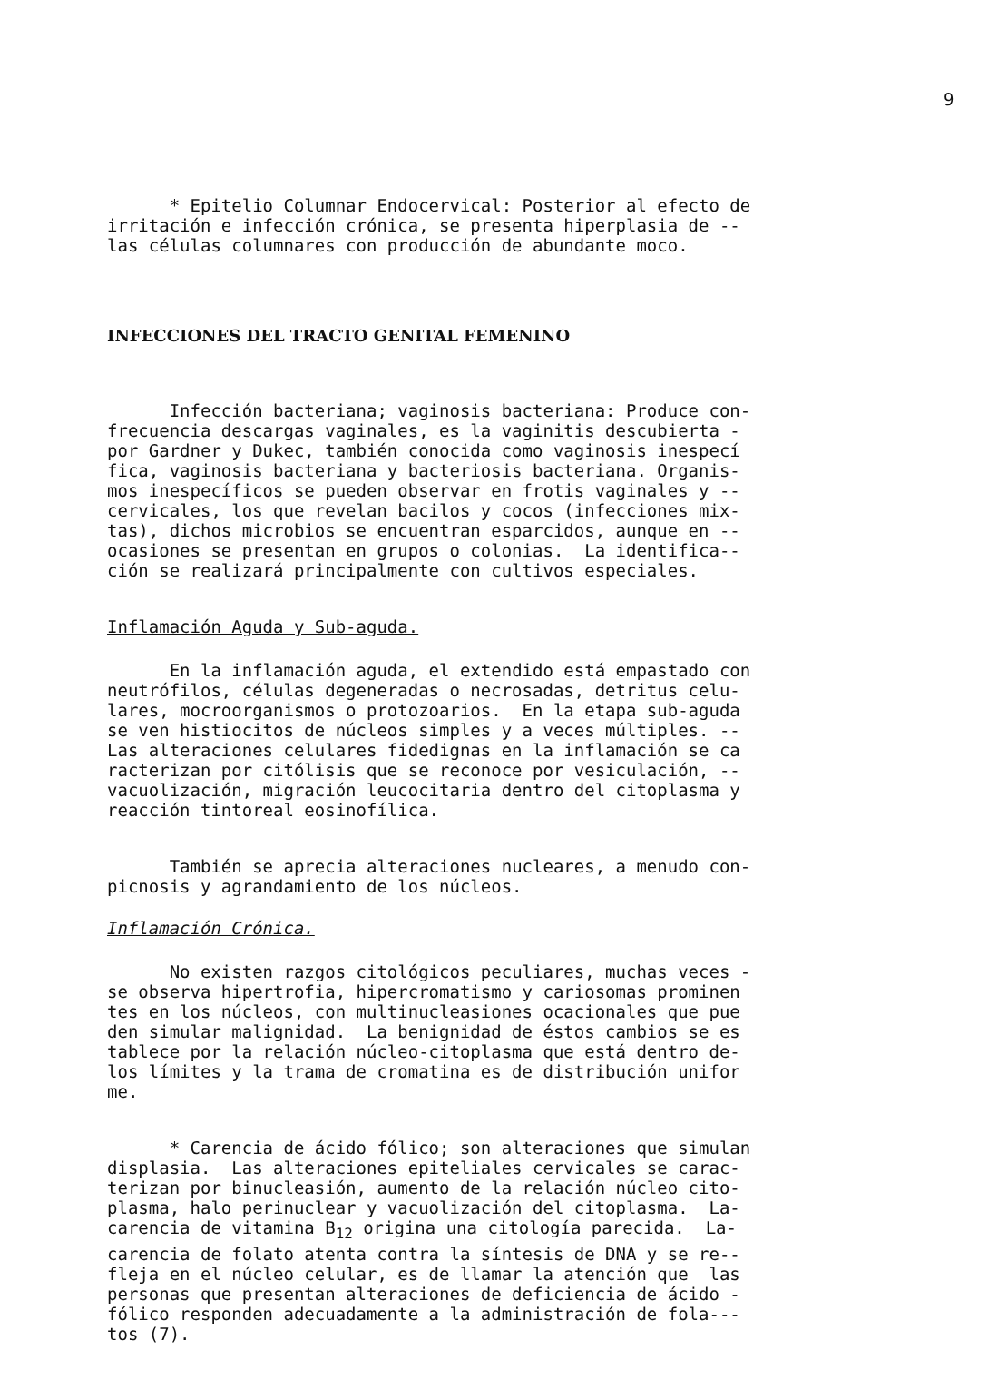9
* Epitelio Columnar Endocervical: Posterior al efecto de irritación e infección crónica, se presenta hiperplasia de -- las células columnares con producción de abundante moco.
INFECCIONES DEL TRACTO GENITAL FEMENINO
Infección bacteriana; vaginosis bacteriana: Produce con- frecuencia descargas vaginales, es la vaginitis descubierta - por Gardner y Dukec, también conocida como vaginosis inespecí fica, vaginosis bacteriana y bacteriosis bacteriana. Organis- mos inespecíficos se pueden observar en frotis vaginales y -- cervicales, los que revelan bacilos y cocos (infecciones mix- tas), dichos microbios se encuentran esparcidos, aunque en -- ocasiones se presentan en grupos o colonias. La identifica-- ción se realizará principalmente con cultivos especiales.
Inflamación Aguda y Sub-aguda.
En la inflamación aguda, el extendido está empastado con neutrófilos, células degeneradas o necrosadas, detritus celu- lares, mocroorganismos o protozoarios. En la etapa sub-aguda se ven histiocitos de núcleos simples y a veces múltiples. -- Las alteraciones celulares fidedignas en la inflamación se ca racterizan por citólisis que se reconoce por vesiculación, -- vacuolización, migración leucocitaria dentro del citoplasma y reacción tintoreal eosinofílica.
También se aprecia alteraciones nucleares, a menudo con- picnosis y agrandamiento de los núcleos.
Inflamación Crónica.
No existen razgos citológicos peculiares, muchas veces - se observa hipertrofia, hipercromatismo y cariosomas prominen tes en los núcleos, con multinucleasiones ocacionales que pue den simular malignidad. La benignidad de éstos cambios se es tablece por la relación núcleo-citoplasma que está dentro de- los límites y la trama de cromatina es de distribución unifor me.
* Carencia de ácido fólico; son alteraciones que simulan displasia. Las alteraciones epiteliales cervicales se carac- terizan por binucleasión, aumento de la relación núcleo cito- plasma, halo perinuclear y vacuolización del citoplasma. La- carencia de vitamina B<sub>12</sub> origina una citología parecida. La- carencia de folato atenta contra la síntesis de DNA y se re-- fleja en el núcleo celular, es de llamar la atención que las personas que presentan alteraciones de deficiencia de ácido - fólico responden adecuadamente a la administración de fola--- tos (7).